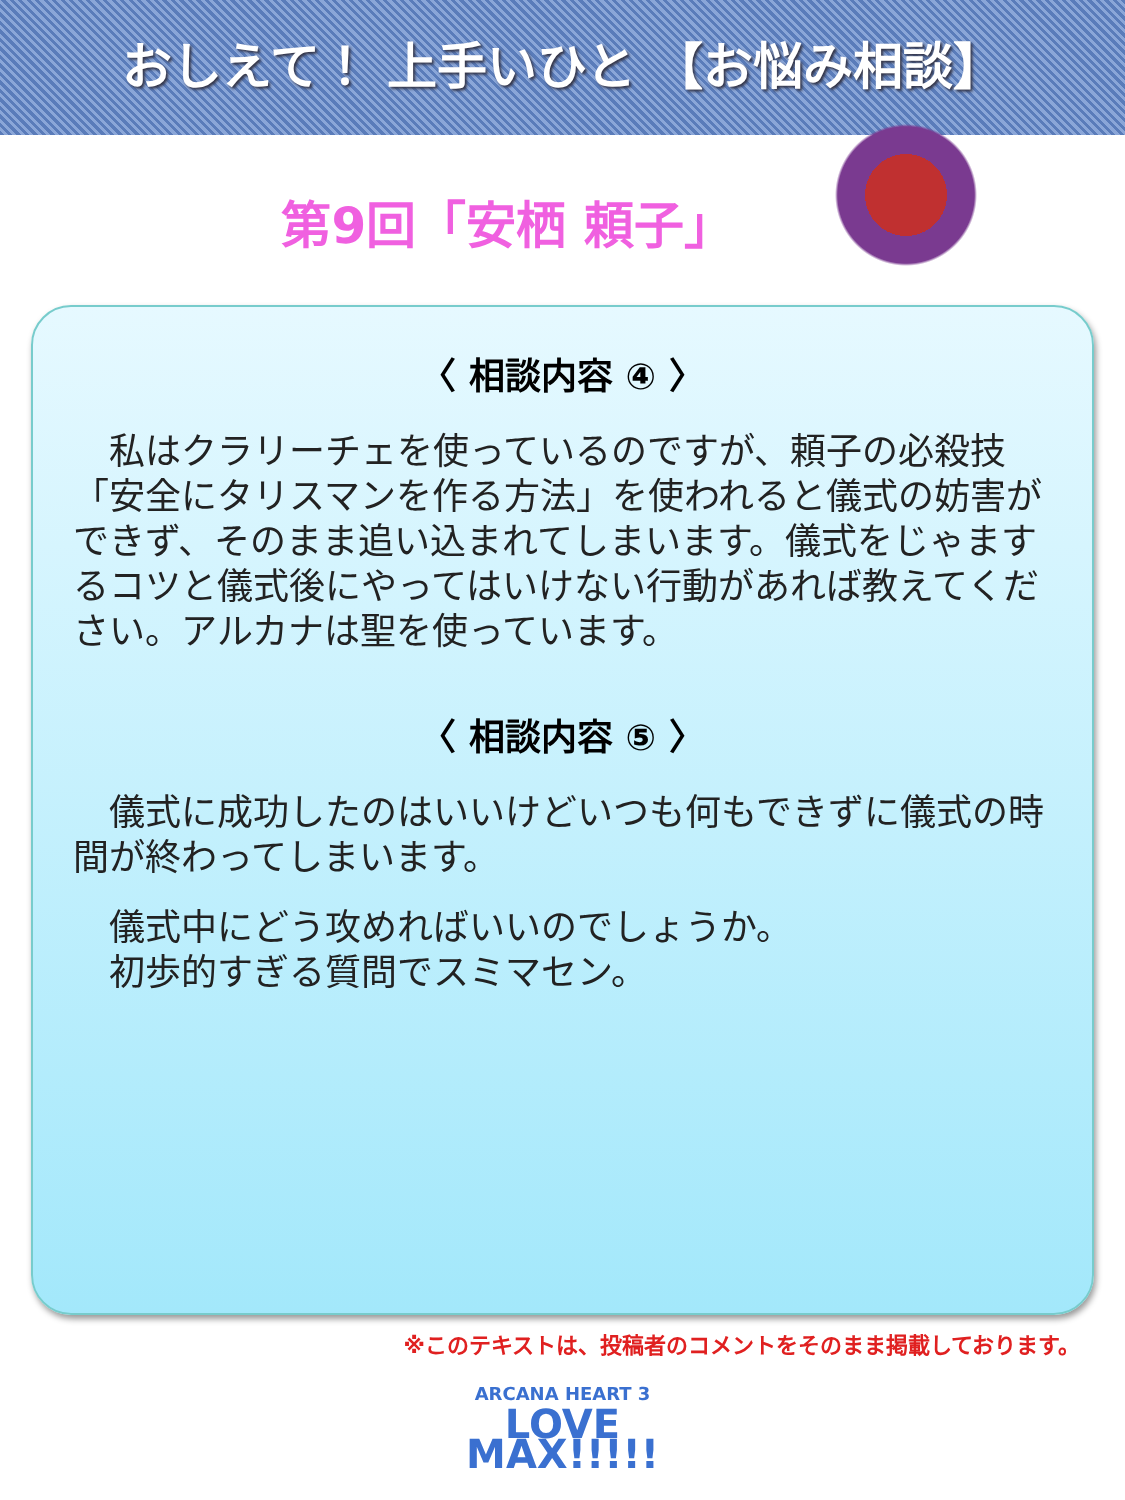おしえて！ 上手いひと 【お悩み相談】
第9回「安栖 頼子」
〈 相談内容 ④ 〉
　私はクラリーチェを使っているのですが、頼子の必殺技「安全にタリスマンを作る方法」を使われると儀式の妨害ができず、そのまま追い込まれてしまいます。儀式をじゃまするコツと儀式後にやってはいけない行動があれば教えてください。アルカナは聖を使っています。
〈 相談内容 ⑤ 〉
　儀式に成功したのはいいけどいつも何もできずに儀式の時間が終わってしまいます。
　儀式中にどう攻めればいいのでしょうか。
　初歩的すぎる質問でスミマセン。
※このテキストは、投稿者のコメントをそのまま掲載しております。
ARCANA HEART 3
LOVE MAX!!!!!